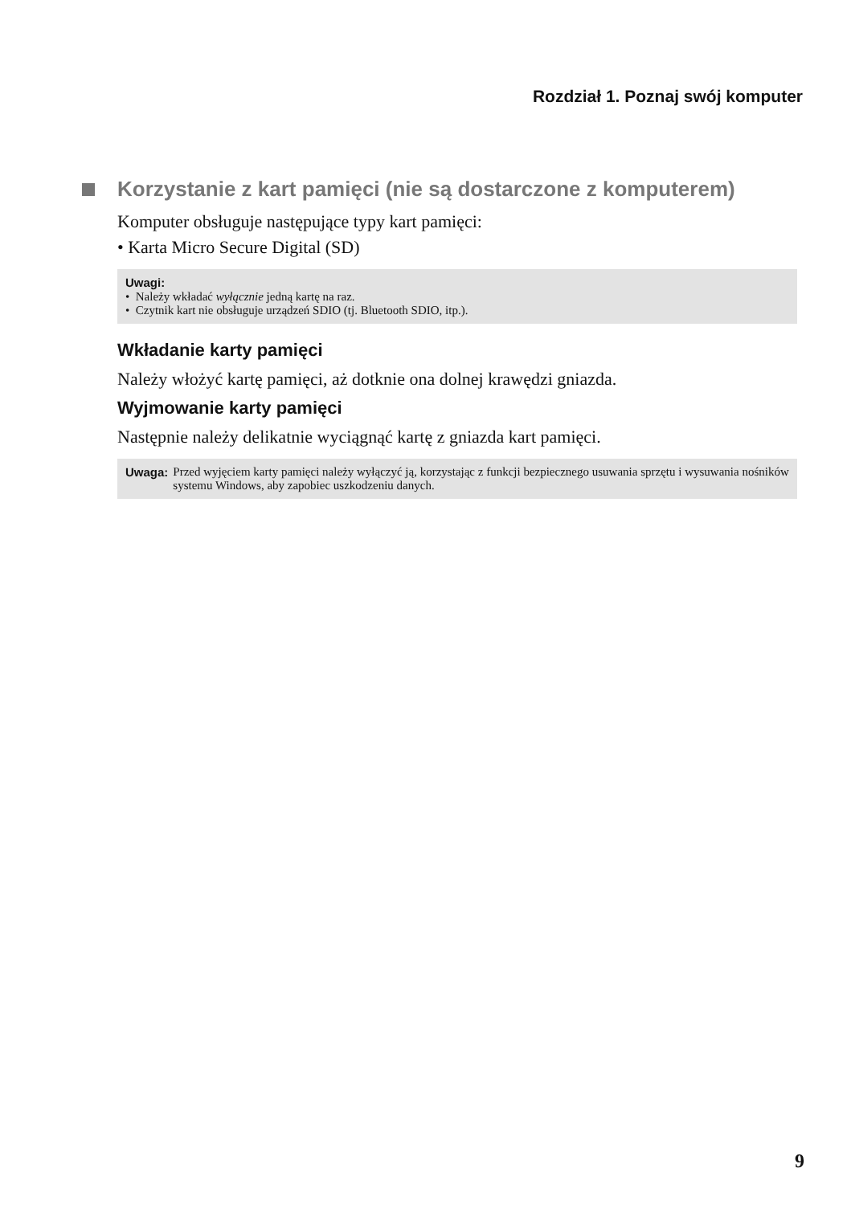Rozdział 1. Poznaj swój komputer
Korzystanie z kart pamięci (nie są dostarczone z komputerem)
Komputer obsługuje następujące typy kart pamięci:
• Karta Micro Secure Digital (SD)
Uwagi:
• Należy wkładać wyłącznie jedną kartę na raz.
• Czytnik kart nie obsługuje urządzeń SDIO (tj. Bluetooth SDIO, itp.).
Wkładanie karty pamięci
Należy włożyć kartę pamięci, aż dotknie ona dolnej krawędzi gniazda.
Wyjmowanie karty pamięci
Następnie należy delikatnie wyciągnąć kartę z gniazda kart pamięci.
Uwaga: Przed wyjęciem karty pamięci należy wyłączyć ją, korzystając z funkcji bezpiecznego usuwania sprzętu i wysuwania nośników systemu Windows, aby zapobiec uszkodzeniu danych.
9